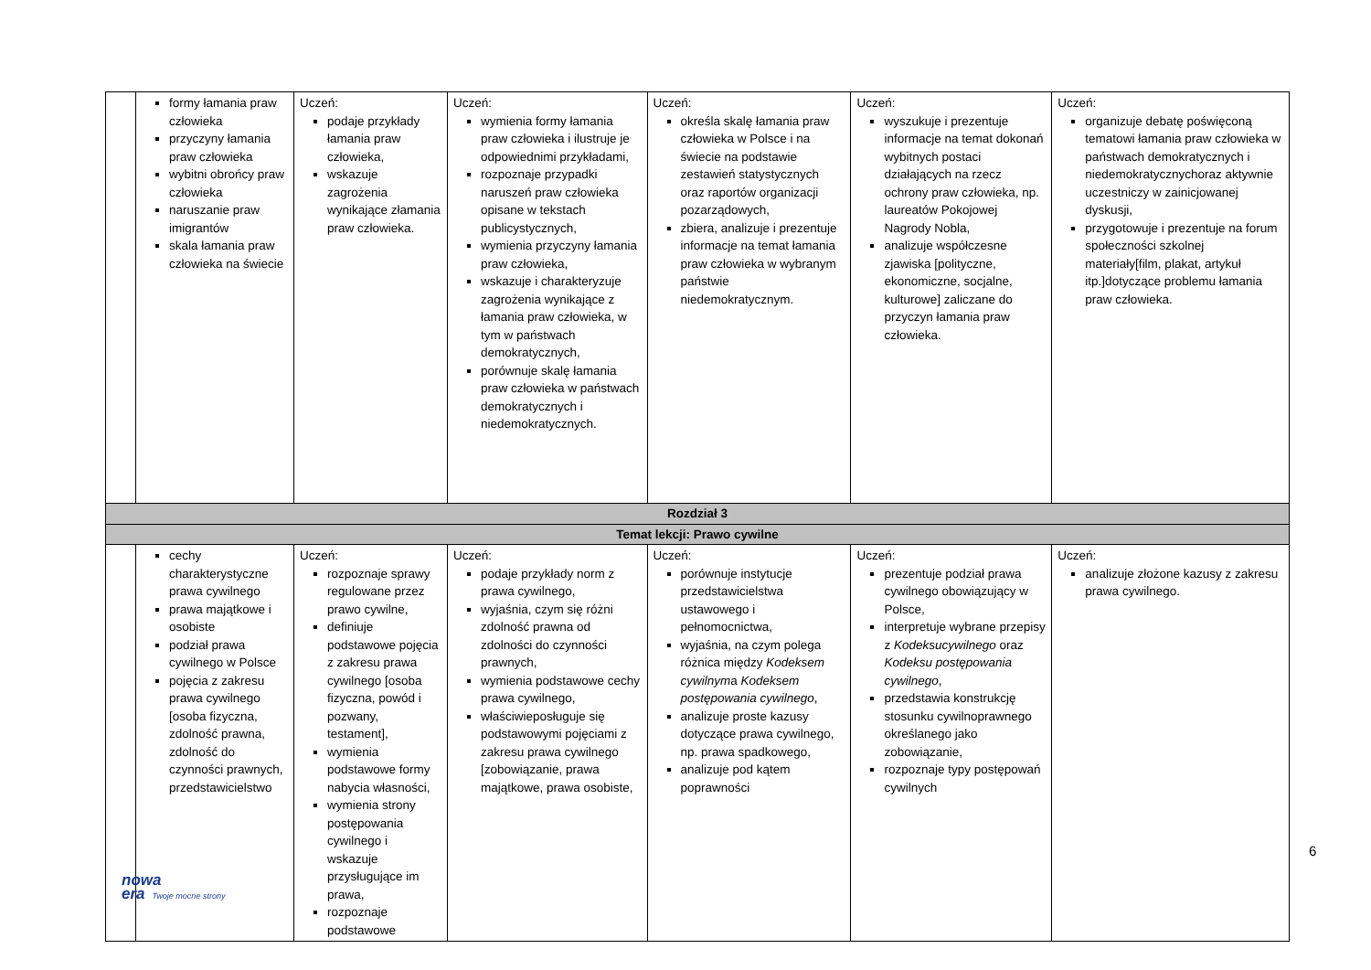| | formy łamania praw człowieka przyczyny łamania praw człowieka wybitni obrońcy praw człowieka naruszanie praw imigrantów skala łamania praw człowieka na świecie | Uczeń: podaje przykłady łamania praw człowieka, wskazuje zagrożenia wynikające złamania praw człowieka. | Uczeń: wymienia formy łamania praw człowieka i ilustruje je odpowiednimi przykładami, rozpoznaje przypadki naruszeń praw człowieka opisane w tekstach publicystycznych, wymienia przyczyny łamania praw człowieka, wskazuje i charakteryzuje zagrożenia wynikające z łamania praw człowieka, w tym w państwach demokratycznych, porównuje skalę łamania praw człowieka w państwach demokratycznych i niedemokratycznych. | Uczeń: określa skalę łamania praw człowieka w Polsce i na świecie na podstawie zestawień statystycznych oraz raportów organizacji pozarządowych, zbiera, analizuje i prezentuje informacje na temat łamania praw człowieka w wybranym państwie niedemokratycznym. | Uczeń: wyszukuje i prezentuje informacje na temat dokonań wybitnych postaci działających na rzecz ochrony praw człowieka, np. laureatów Pokojowej Nagrody Nobla, analizuje współczesne zjawiska [polityczne, ekonomiczne, socjalne, kulturowe] zaliczane do przyczyn łamania praw człowieka. | Uczeń: organizuje debatę poświęconą tematowi łamania praw człowieka w państwach demokratycznych i niedemokratycznychoraz aktywnie uczestniczy w zainicjowanej dyskusji, przygotowuje i prezentuje na forum społeczności szkolnej materiały[film, plakat, artykuł itp.]dotyczące problemu łamania praw człowieka. |
| Rozdział 3 | | | | | | |
| Temat lekcji: Prawo cywilne | | | | | | |
| | cechy charakterystyczne prawa cywilnego prawa majątkowe i osobiste podział prawa cywilnego w Polsce pojęcia z zakresu prawa cywilnego [osoba fizyczna, zdolność prawna, zdolność do czynności prawnych, przedstawicielstwo | Uczeń: rozpoznaje sprawy regulowane przez prawo cywilne, definiuje podstawowe pojęcia z zakresu prawa cywilnego [osoba fizyczna, powód i pozwany, testament], wymienia podstawowe formy nabycia własności, wymienia strony postępowania cywilnego i wskazuje przysługujące im prawa, rozpoznaje podstawowe | Uczeń: podaje przykłady norm z prawa cywilnego, wyjaśnia, czym się różni zdolność prawna od zdolności do czynności prawnych, wymienia podstawowe cechy prawa cywilnego, właściwieposługuje się podstawowymi pojęciami z zakresu prawa cywilnego [zobowiązanie, prawa majątkowe, prawa osobiste, | Uczeń: porównuje instytucje przedstawicielstwa ustawowego i pełnomocnictwa, wyjaśnia, na czym polega różnica między Kodeksem cywilnym a Kodeksem postępowania cywilnego , analizuje proste kazusy dotyczące prawa cywilnego, np. prawa spadkowego, analizuje pod kątem poprawności | Uczeń: prezentuje podział prawa cywilnego obowiązujący w Polsce, interpretuje wybrane przepisy z Kodeksucywilnego oraz Kodeksu postępowania cywilnego , przedstawia konstrukcję stosunku cywilnoprawnego określanego jako zobowiązanie, rozpoznaje typy postępowań cywilnych | Uczeń: analizuje złożone kazusy z zakresu prawa cywilnego. |
6
nowa
era Twoje mocne strony